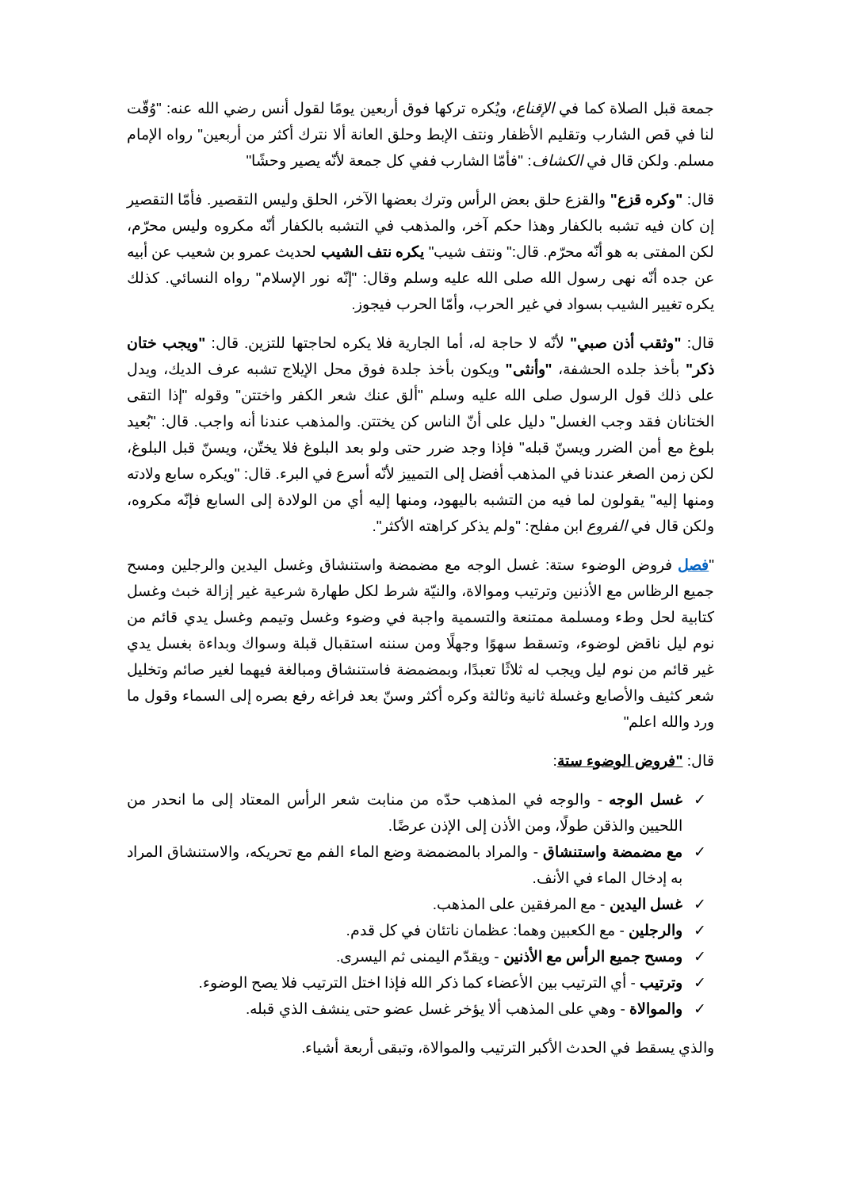جمعة قبل الصلاة كما في الإقناع، ويُكره تركها فوق أربعين يومًا لقول أنس رضي الله عنه: "وُقّت لنا في قص الشارب وتقليم الأظفار ونتف الإبط وحلق العانة ألا نترك أكثر من أربعين" رواه الإمام مسلم. ولكن قال في الكشاف: "فأمّا الشارب ففي كل جمعة لأنّه يصير وحشًا"
قال: "وكره قزع" والقزع حلق بعض الرأس وترك بعضها الآخر، الحلق وليس التقصير. فأمّا التقصير إن كان فيه تشبه بالكفار وهذا حكم آخر، والمذهب في التشبه بالكفار أنّه مكروه وليس محرّم، لكن المفتى به هو أنّه محرّم. قال:" ونتف شيب" يكره نتف الشيب لحديث عمرو بن شعيب عن أبيه عن جده أنّه نهى رسول الله صلى الله عليه وسلم وقال: "إنّه نور الإسلام" رواه النسائي. كذلك يكره تغيير الشيب بسواد في غير الحرب، وأمّا الحرب فيجوز.
قال: "وثقب أذن صبي" لأنّه لا حاجة له، أما الجارية فلا يكره لحاجتها للتزين. قال: "ويجب ختان ذكر" بأخذ جلده الحشفة، "وأنثى" ويكون بأخذ جلدة فوق محل الإيلاج تشبه عرف الديك، ويدل على ذلك قول الرسول صلى الله عليه وسلم "ألق عنك شعر الكفر واختتن" وقوله "إذا التقى الختانان فقد وجب الغسل" دليل على أنّ الناس كن يختتن. والمذهب عندنا أنه واجب. قال: "بُعيد بلوغ مع أمن الضرر ويسنّ قبله" فإذا وجد ضرر حتى ولو بعد البلوغ فلا يختّن، ويسنّ قبل البلوغ، لكن زمن الصغر عندنا في المذهب أفضل إلى التمييز لأنّه أسرع في البرء. قال: "ويكره سابع ولادته ومنها إليه" يقولون لما فيه من التشبه باليهود، ومنها إليه أي من الولادة إلى السابع فإنّه مكروه، ولكن قال في الفروع ابن مفلح: "ولم يذكر كراهته الأكثر".
"فصل فروض الوضوء ستة: غسل الوجه مع مضمضة واستنشاق وغسل اليدين والرجلين ومسح جميع الرظاس مع الأذنين وترتيب وموالاة، والنيّة شرط لكل طهارة شرعية غير إزالة خبث وغسل كتابية لحل وطء ومسلمة ممتنعة والتسمية واجبة في وضوء وغسل وتيمم وغسل يدي قائم من نوم ليل ناقض لوضوء، وتسقط سهوًا وجهلًا ومن سننه استقبال قبلة وسواك وبداءة بغسل يدي غير قائم من نوم ليل ويجب له ثلاثًا تعبدًا، وبمضمضة فاستنشاق ومبالغة فيهما لغير صائم وتخليل شعر كثيف والأصابع وغسلة ثانية وثالثة وكره أكثر وسنّ بعد فراغه رفع بصره إلى السماء وقول ما ورد والله اعلم"
قال: "فروض الوضوء ستة:
✓ غسل الوجه - والوجه في المذهب حدّه من منابت شعر الرأس المعتاد إلى ما انحدر من اللحيين والذقن طولًا، ومن الأذن إلى الإذن عرضًا.
✓ مع مضمضة واستنشاق - والمراد بالمضمضة وضع الماء الفم مع تحريكه، والاستنشاق المراد به إدخال الماء في الأنف.
✓ غسل اليدين - مع المرفقين على المذهب.
✓ والرجلين - مع الكعبين وهما: عظمان ناتئان في كل قدم.
✓ ومسح جميع الرأس مع الأذنين - ويقدّم اليمنى ثم اليسرى.
✓ وترتيب - أي الترتيب بين الأعضاء كما ذكر الله فإذا اختل الترتيب فلا يصح الوضوء.
✓ والموالاة - وهي على المذهب ألا يؤخر غسل عضو حتى ينشف الذي قبله.
والذي يسقط في الحدث الأكبر الترتيب والموالاة، وتبقى أربعة أشياء.